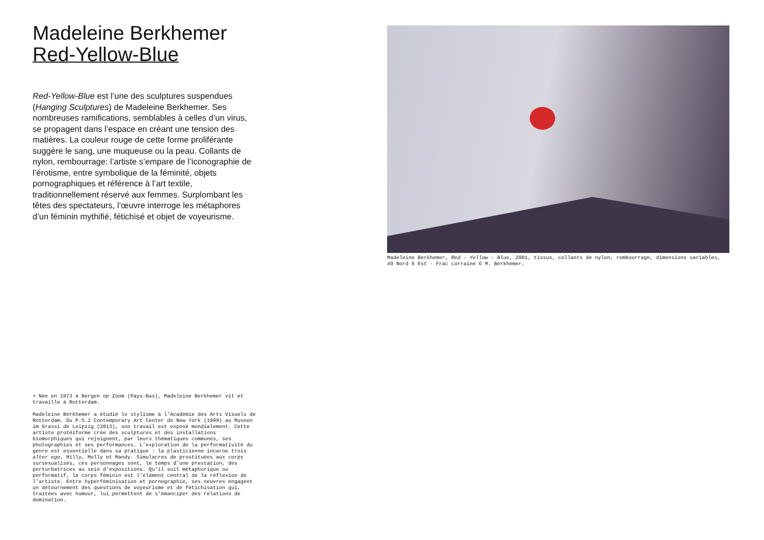Madeleine Berkhemer
Red-Yellow-Blue
Red-Yellow-Blue est l’une des sculptures suspendues (Hanging Sculptures) de Madeleine Berkhemer. Ses nombreuses ramifications, semblables à celles d’un virus, se propagent dans l’espace en créant une tension des matières. La couleur rouge de cette forme proliférante suggère le sang, une muqueuse ou la peau. Collants de nylon, rembourrage: l’artiste s’empare de l’iconographie de l’érotisme, entre symbolique de la féminité, objets pornographiques et référence à l’art textile, traditionnellement réservé aux femmes. Surplombant les têtes des spectateurs, l’œuvre interroge les métaphores d’un féminin mythifié, fétichisé et objet de voyeurisme.
> Née en 1973 à Bergen op Zoom (Pays-Bas), Madeleine Berkhemer vit et travaille à Rotterdam.
Madeleine Berkhemer a étudié le stylisme à l’Académie des Arts Visuels de Rotterdam. Du P.S.1 Contemporary Art Center de New York (1999) au Museen im Grassi de Leipzig (2013), son travail est exposé mondialement. Cette artiste protéiforme crée des sculptures et des installations biomorphiques qui rejoignent, par leurs thématiques communes, ses photographies et ses performances. L’exploration de la performativité du genre est essentielle dans sa pratique : la plasticienne incarne trois alter ego, Milly, Molly et Mandy. Simulacres de prostituées aux corps sursexualisés, ces personnages sont, le temps d’une prestation, des perturbatrices au sein d’expositions. Qu’il soit métaphorique ou performatif, le corps féminin est l’élément central de la réflexion de l’artiste. Entre hyperféminisation et pornographie, ses oeuvres engagent un détournement des questions de voyeurisme et de fétichisation qui, traitées avec humour, lui permettent de s’émanciper des relations de domination.
Madeleine Berkhemer, Red - Yellow - Blue, 2001, tissus, collants de nylon, rembourrage, dimensions variables, 49 Nord 6 Est - Frac Lorraine © M. Berkhemer.